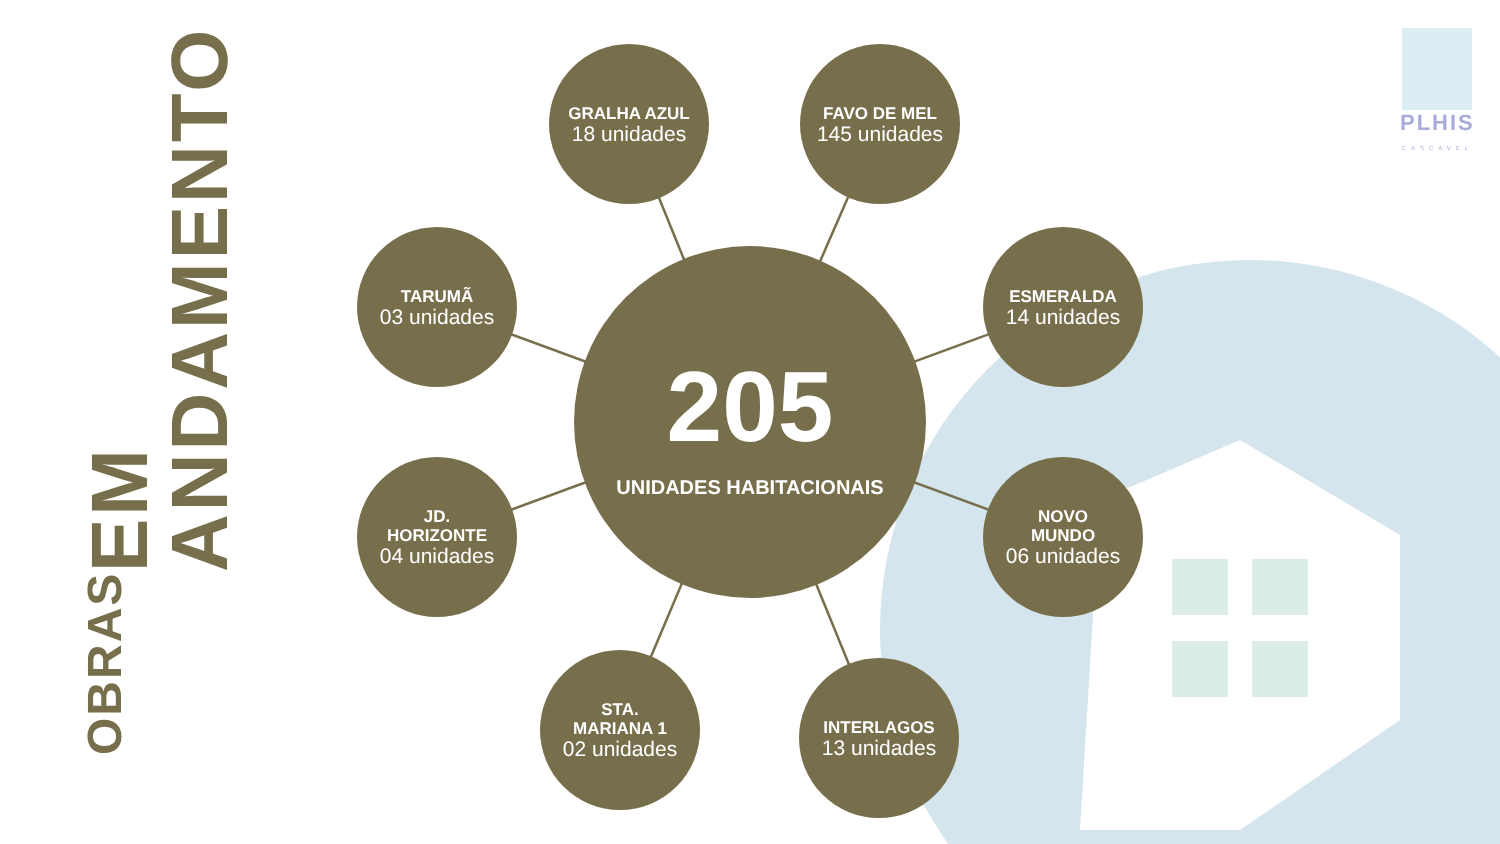OBRAS
EM ANDAMENTO
GRALHA AZUL
18 unidades
FAVO DE MEL
145 unidades
TARUMÃ
03 unidades
ESMERALDA
14 unidades
205
UNIDADES HABITACIONAIS
JD.
HORIZONTE
04 unidades
NOVO
MUNDO
06 unidades
STA.
MARIANA 1
02 unidades
INTERLAGOS
13 unidades
PLHIS
CASCAVEL